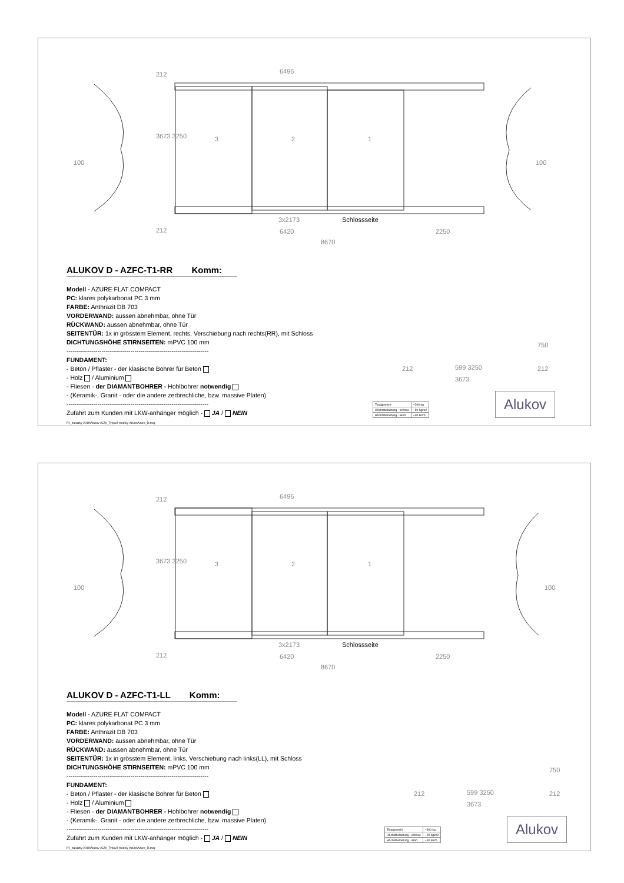6496
3 2 1
100 100
3673 3250
212
212
3x2173 Schlossseite
6420 2250
8670
ALUKOV D - AZFC-T1-RR Komm:
Modell - AZURE FLAT COMPACT
PC: klares polykarbonat PC 3 mm
FARBE: Anthrazit DB 703
VORDERWAND: aussen abnehmbar, ohne Tür
RÜCKWAND: aussen abnehmbar, ohne Tür
SEITENTÜR: 1x in grösstem Element, rechts, Verschiebung nach rechts(RR), mit Schloss
DICHTUNGSHÖHE STIRNSEITEN: mPVC 100 mm
---------------------------------------------------------------------
FUNDAMENT:
- Beton / Pflaster - der klasische Bohrer für Beton
- Holz / Aluminium
- Fliesen - der DIAMANTBOHRER - Hohlbohrer notwendig
- (Keramik-, Granit - oder die andere zerbrechliche, bzw. massive Platen)
---------------------------------------------------------------------
Zufahrt zum Kunden mit LKW-anhänger möglich - JA / NEIN
P:\_zakazky 2019\Alukov (CZ)\_Typové modely Azure\Azure_D.dwg
212 599 3250
750
212
3673
| Totalgewicht | ~300 kg |
| Höchstbelastung - schnee | ~90 kg/m2 |
| Höchstbelastung - wind | ~90 km/h |
Alukov
6496
3 2 1
100 100
3673 3250
212
212
3x2173 Schlossseite
6420 2250
8670
ALUKOV D - AZFC-T1-LL Komm:
Modell - AZURE FLAT COMPACT
PC: klares polykarbonat PC 3 mm
FARBE: Anthrazit DB 703
VORDERWAND: aussen abnehmbar, ohne Tür
RÜCKWAND: aussen abnehmbar, ohne Tür
SEITENTÜR: 1x in grösstem Element, links, Verschiebung nach links(LL), mit Schloss
DICHTUNGSHÖHE STIRNSEITEN: mPVC 100 mm
---------------------------------------------------------------------
FUNDAMENT:
- Beton / Pflaster - der klasische Bohrer für Beton
- Holz / Aluminium
- Fliesen - der DIAMANTBOHRER - Hohlbohrer notwendig
- (Keramik-, Granit - oder die andere zerbrechliche, bzw. massive Platen)
---------------------------------------------------------------------
Zufahrt zum Kunden mit LKW-anhänger möglich - JA / NEIN
P:\_zakazky 2019\Alukov (CZ)\_Typové modely Azure\Azure_D.dwg
212 599 3250
750
212
3673
| Totalgewicht | ~300 kg |
| Höchstbelastung - schnee | ~90 kg/m2 |
| Höchstbelastung - wind | ~90 km/h |
Alukov